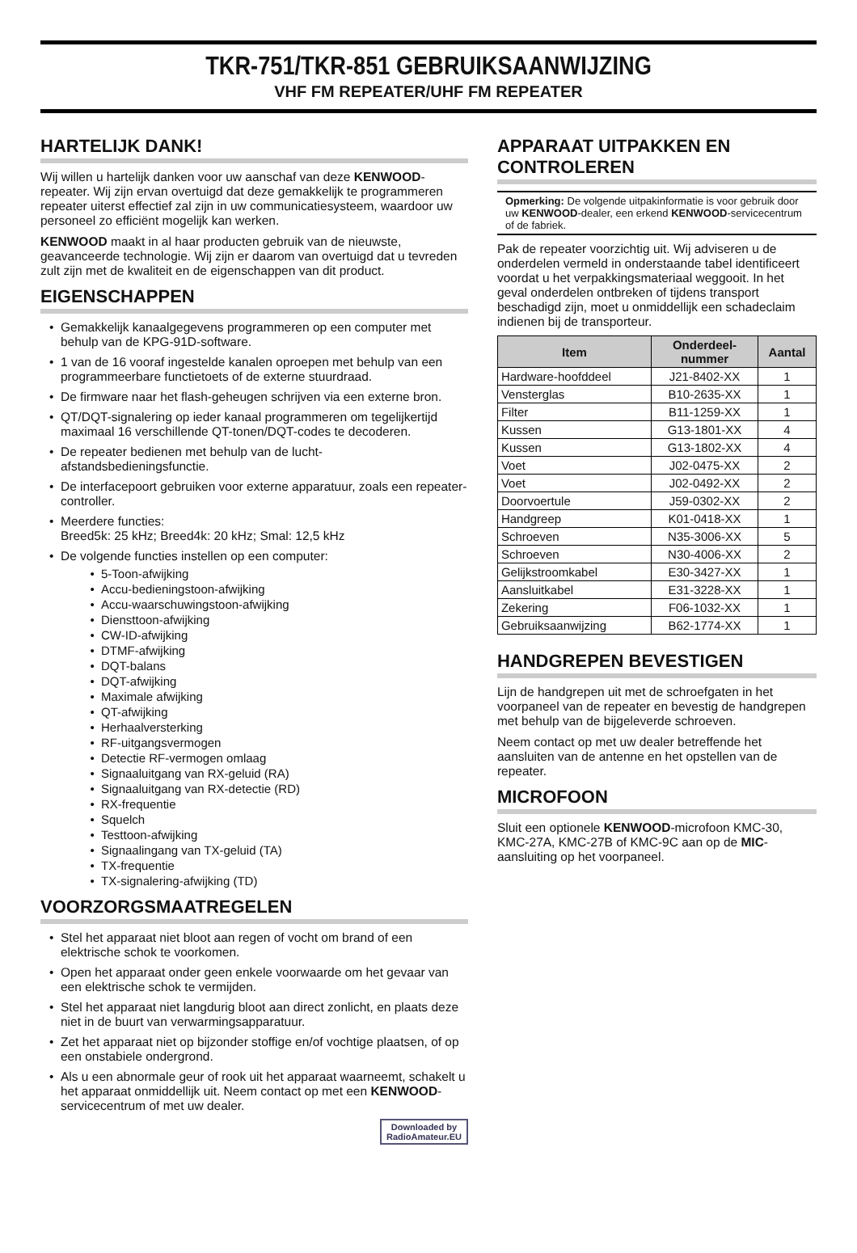TKR-751/TKR-851 GEBRUIKSAANWIJZING
VHF FM REPEATER/UHF FM REPEATER
HARTELIJK DANK!
Wij willen u hartelijk danken voor uw aanschaf van deze KENWOOD-repeater. Wij zijn ervan overtuigd dat deze gemakkelijk te programmeren repeater uiterst effectief zal zijn in uw communicatiesysteem, waardoor uw personeel zo efficiënt mogelijk kan werken.
KENWOOD maakt in al haar producten gebruik van de nieuwste, geavanceerde technologie. Wij zijn er daarom van overtuigd dat u tevreden zult zijn met de kwaliteit en de eigenschappen van dit product.
EIGENSCHAPPEN
Gemakkelijk kanaalgegevens programmeren op een computer met behulp van de KPG-91D-software.
1 van de 16 vooraf ingestelde kanalen oproepen met behulp van een programmeerbare functietoets of de externe stuurdraad.
De firmware naar het flash-geheugen schrijven via een externe bron.
QT/DQT-signalering op ieder kanaal programmeren om tegelijkertijd maximaal 16 verschillende QT-tonen/DQT-codes te decoderen.
De repeater bedienen met behulp van de lucht-afstandsbedieningsfunctie.
De interfacepoort gebruiken voor externe apparatuur, zoals een repeater-controller.
Meerdere functies:
Breed5k: 25 kHz; Breed4k: 20 kHz; Smal: 12,5 kHz
De volgende functies instellen op een computer:
5-Toon-afwijking
Accu-bedieningstoon-afwijking
Accu-waarschuwingstoon-afwijking
Diensttoon-afwijking
CW-ID-afwijking
DTMF-afwijking
DQT-balans
DQT-afwijking
Maximale afwijking
QT-afwijking
Herhaalversterking
RF-uitgangsvermogen
Detectie RF-vermogen omlaag
Signaaluitgang van RX-geluid (RA)
Signaaluitgang van RX-detectie (RD)
RX-frequentie
Squelch
Testtoon-afwijking
Signaalingang van TX-geluid (TA)
TX-frequentie
TX-signalering-afwijking (TD)
VOORZORGSMAATREGELEN
Stel het apparaat niet bloot aan regen of vocht om brand of een elektrische schok te voorkomen.
Open het apparaat onder geen enkele voorwaarde om het gevaar van een elektrische schok te vermijden.
Stel het apparaat niet langdurig bloot aan direct zonlicht, en plaats deze niet in de buurt van verwarmingsapparatuur.
Zet het apparaat niet op bijzonder stoffige en/of vochtige plaatsen, of op een onstabiele ondergrond.
Als u een abnormale geur of rook uit het apparaat waarneemt, schakelt u het apparaat onmiddellijk uit. Neem contact op met een KENWOOD-servicecentrum of met uw dealer.
Downloaded by
RadioAmateur.EU
APPARAAT UITPAKKEN EN CONTROLEREN
Opmerking: De volgende uitpakinformatie is voor gebruik door uw KENWOOD-dealer, een erkend KENWOOD-servicecentrum of de fabriek.
Pak de repeater voorzichtig uit. Wij adviseren u de onderdelen vermeld in onderstaande tabel identificeert voordat u het verpakkingsmateriaal weggooit. In het geval onderdelen ontbreken of tijdens transport beschadigd zijn, moet u onmiddellijk een schadeclaim indienen bij de transporteur.
| Item | Onderdeel- nummer | Aantal |
| --- | --- | --- |
| Hardware-hoofddeel | J21-8402-XX | 1 |
| Vensterglas | B10-2635-XX | 1 |
| Filter | B11-1259-XX | 1 |
| Kussen | G13-1801-XX | 4 |
| Kussen | G13-1802-XX | 4 |
| Voet | J02-0475-XX | 2 |
| Voet | J02-0492-XX | 2 |
| Doorvoertule | J59-0302-XX | 2 |
| Handgreep | K01-0418-XX | 1 |
| Schroeven | N35-3006-XX | 5 |
| Schroeven | N30-4006-XX | 2 |
| Gelijkstroomkabel | E30-3427-XX | 1 |
| Aansluitkabel | E31-3228-XX | 1 |
| Zekering | F06-1032-XX | 1 |
| Gebruiksaanwijzing | B62-1774-XX | 1 |
HANDGREPEN BEVESTIGEN
Lijn de handgrepen uit met de schroefgaten in het voorpaneel van de repeater en bevestig de handgrepen met behulp van de bijgeleverde schroeven.
Neem contact op met uw dealer betreffende het aansluiten van de antenne en het opstellen van de repeater.
MICROFOON
Sluit een optionele KENWOOD-microfoon KMC-30, KMC-27A, KMC-27B of KMC-9C aan op de MIC-aansluiting op het voorpaneel.